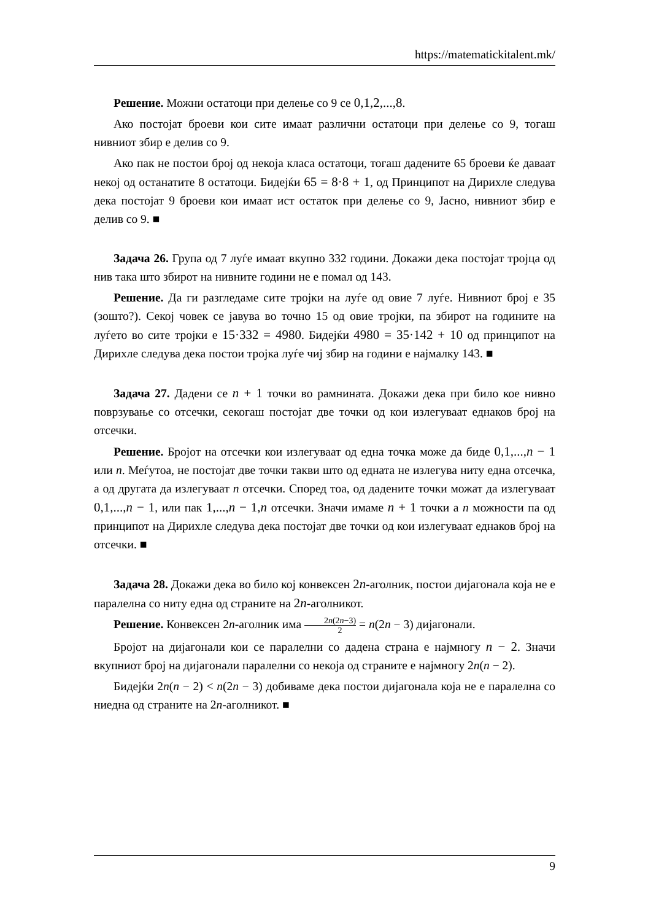https://matematickitalent.mk/
Решение. Можни остатоци при делење со 9 се 0,1,2,...,8.
Ако постојат броеви кои сите имаат различни остатоци при делење со 9, тогаш нивниот збир е делив со 9.
Ако пак не постои број од некоја класа остатоци, тогаш дадените 65 броеви ќе даваат некој од останатите 8 остатоци. Бидејќи 65 = 8·8 + 1, од Принципот на Дирихле следува дека постојат 9 броеви кои имаат ист остаток при делење со 9, Јасно, нивниот збир е делив со 9. ■
Задача 26. Група од 7 луѓе имаат вкупно 332 години. Докажи дека постојат тројца од нив така што збирот на нивните години не е помал од 143.
Решение. Да ги разгледаме сите тројки на луѓе од овие 7 луѓе. Нивниот број е 35 (зошто?). Секој човек се јавува во точно 15 од овие тројки, па збирот на годините на луѓето во сите тројки е 15·332 = 4980. Бидејќи 4980 = 35·142 + 10 од принципот на Дирихле следува дека постои тројка луѓе чиј збир на години е најмалку 143. ■
Задача 27. Дадени се n + 1 точки во рамнината. Докажи дека при било кое нивно поврзување со отсечки, секогаш постојат две точки од кои излегуваат еднаков број на отсечки.
Решение. Бројот на отсечки кои излегуваат од една точка може да биде 0,1,...,n − 1 или n. Меѓутоа, не постојат две точки такви што од едната не излегува ниту една отсечка, а од другата да излегуваат n отсечки. Според тоа, од дадените точки можат да излегуваат 0,1,...,n − 1, или пак 1,...,n − 1,n отсечки. Значи имаме n + 1 точки а n можности па од принципот на Дирихле следува дека постојат две точки од кои излегуваат еднаков број на отсечки. ■
Задача 28. Докажи дека во било кој конвексен 2n-аголник, постои дијагонала која не е паралелна со ниту една од страните на 2n-аголникот.
Решение. Конвексен 2n-аголник има 2n(2n−3) 2 = n(2n − 3) дијагонали.
Бројот на дијагонали кои се паралелни со дадена страна е најмногу n − 2. Значи вкупниот број на дијагонали паралелни со некоја од страните е најмногу 2n(n − 2).
Бидејќи 2n(n − 2) < n(2n − 3) добиваме дека постои дијагонала која не е паралелна со ниедна од страните на 2n-аголникот. ■
9